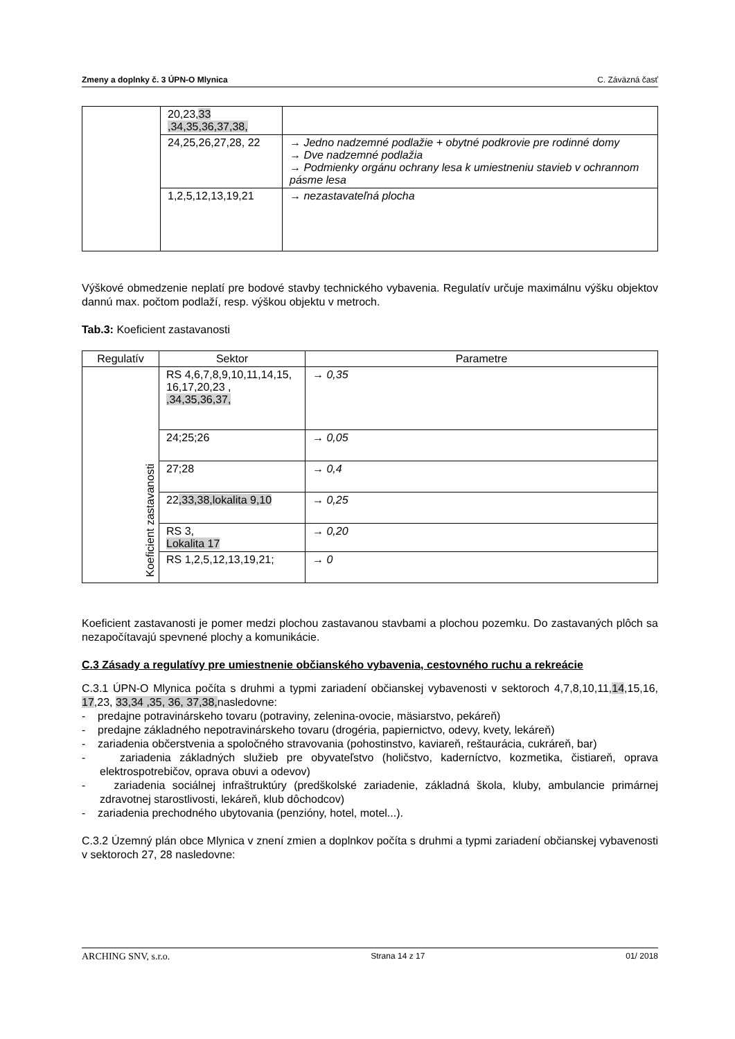Zmeny a doplnky č. 3 ÚPN-O Mlynica C. Záväzná časť
| | 20,23, 33 ,34,35,36,37,38, | |
| | 24,25,26,27,28, 22 | → Jedno nadzemné podlažie + obytné podkrovie pre rodinné domy → Dve nadzemné podlažia → Podmienky orgánu ochrany lesa k umiestneniu stavieb v ochrannom pásme lesa |
| | 1,2,5,12,13,19,21 | → nezastavateľná plocha |
Výškové obmedzenie neplatí pre bodové stavby technického vybavenia. Regulatív určuje maximálnu výšku objektov dannú max. počtom podlaží, resp. výškou objektu v metroch.
Tab.3: Koeficient zastavanosti
| Regulatív | Sektor | Parametre |
| --- | --- | --- |
| Koeficient zastavanosti | RS 4,6,7,8,9,10,11,14,15, 16,17,20,23 , ,34,35,36,37, | → 0,35 |
| | 24;25;26 | → 0,05 |
| | 27;28 | → 0,4 |
| | 22 ,33,38, lokalita 9,10 | → 0,25 |
| | RS 3, Lokalita 17 | → 0,20 |
| | RS 1,2,5,12,13,19,21; | → 0 |
Koeficient zastavanosti je pomer medzi plochou zastavanou stavbami a plochou pozemku. Do zastavaných plôch sa nezapočítavajú spevnené plochy a komunikácie.
C.3 Zásady a regulatívy pre umiestnenie občianského vybavenia, cestovného ruchu a rekreácie
C.3.1 ÚPN-O Mlynica počíta s druhmi a typmi zariadení občianskej vybavenosti v sektoroch 4,7,8,10,11,14,15,16, 17,23, 33,34 ,35, 36, 37,38, nasledovne:
- predajne potravinárskeho tovaru (potraviny, zelenina-ovocie, mäsiarstvo, pekáreň)
- predajne základného nepotravinárskeho tovaru (drogéria, papiernictvo, odevy, kvety, lekáreň)
- zariadenia občerstvenia a spoločného stravovania (pohostinstvo, kaviareň, reštaurácia, cukráreň, bar)
- zariadenia základných služieb pre obyvateľstvo (holičstvo, kaderníctvo, kozmetika, čistiareň, oprava elektrospotrebičov, oprava obuvi a odevov)
- zariadenia sociálnej infraštruktúry (predškolské zariadenie, základná škola, kluby, ambulancie primárnej zdravotnej starostlivosti, lekáreň, klub dôchodcov)
- zariadenia prechodného ubytovania (penzióny, hotel, motel...).
C.3.2 Územný plán obce Mlynica v znení zmien a doplnkov počíta s druhmi a typmi zariadení občianskej vybavenosti v sektoroch 27, 28 nasledovne:
ARCHING SNV, s.r.o. Strana 14 z 17 01/ 2018